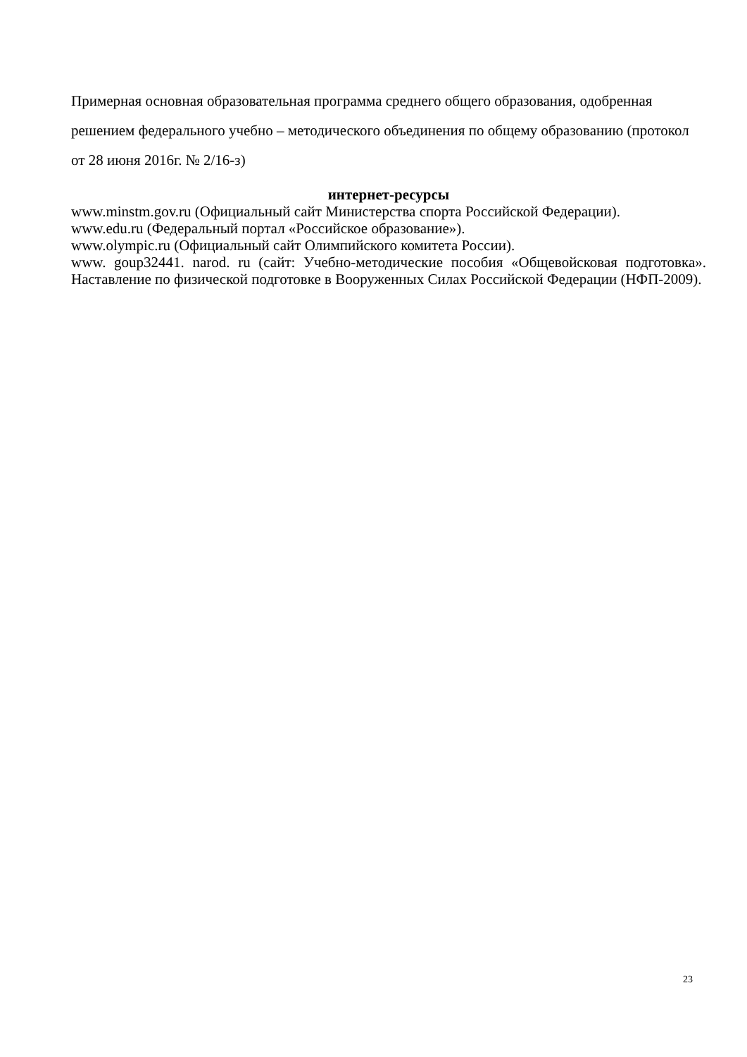Примерная основная образовательная программа среднего общего образования, одобренная решением федерального учебно – методического объединения по общему образованию (протокол от 28 июня 2016г. № 2/16-з)
интернет-ресурсы
www.minstm.gov.ru (Официальный сайт Министерства спорта Российской Федерации).
www.edu.ru (Федеральный портал «Российское образование»).
www.olympic.ru (Официальный сайт Олимпийского комитета России).
www. goup32441. narod. ru (сайт: Учебно-методические пособия «Общевойсковая подготовка». Наставление по физической подготовке в Вооруженных Силах Российской Федерации (НФП-2009).
23